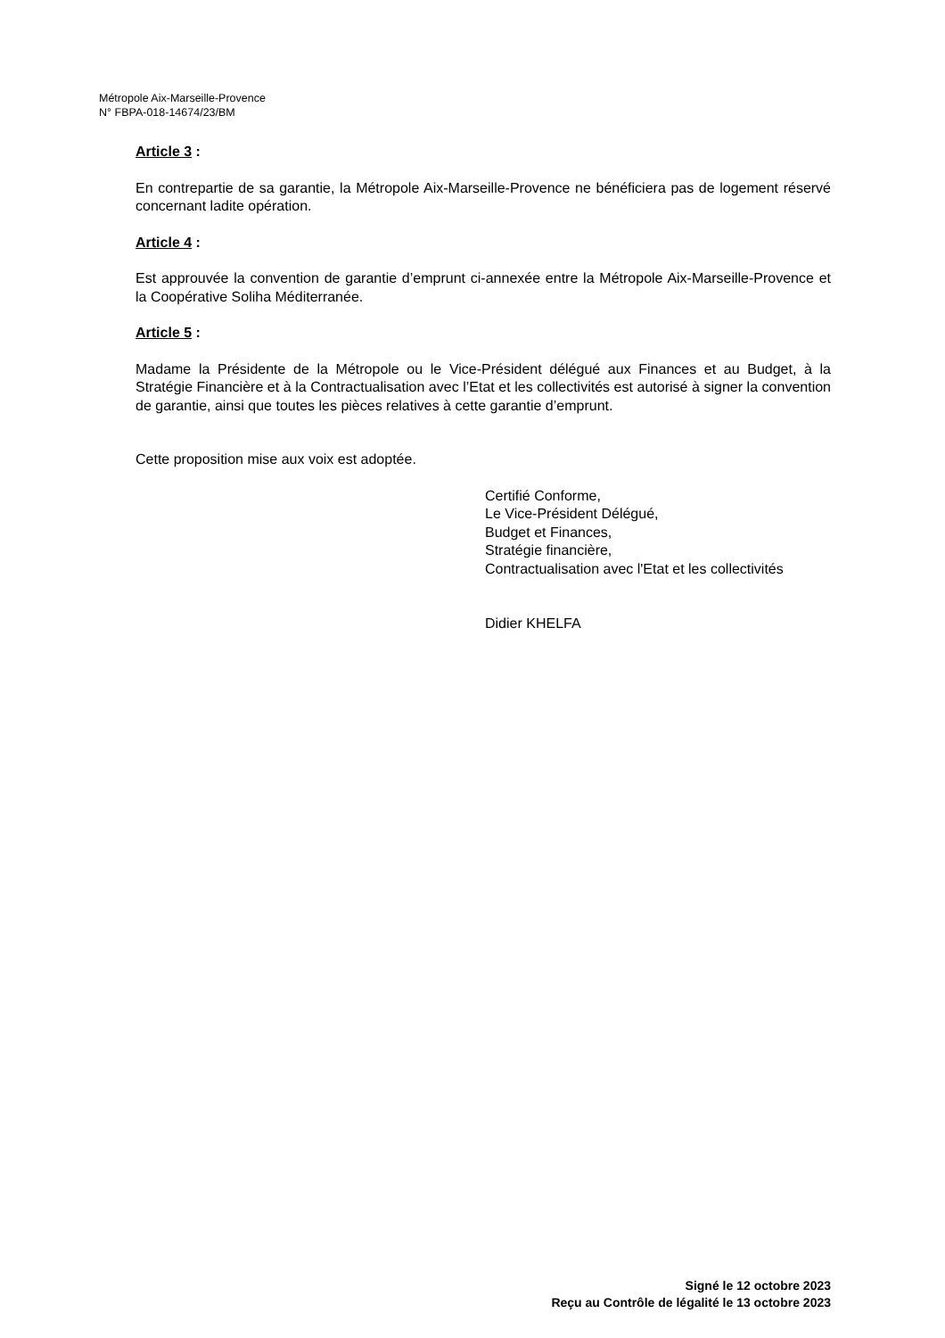Métropole Aix-Marseille-Provence
N° FBPA-018-14674/23/BM
Article 3 :
En contrepartie de sa garantie, la Métropole Aix-Marseille-Provence ne bénéficiera pas de logement réservé concernant ladite opération.
Article 4 :
Est approuvée la convention de garantie d’emprunt ci-annexée entre la Métropole Aix-Marseille-Provence et la Coopérative Soliha Méditerranée.
Article 5 :
Madame la Présidente de la Métropole ou le Vice-Président délégué aux Finances et au Budget, à la Stratégie Financière et à la Contractualisation avec l’Etat et les collectivités est autorisé à signer la convention de garantie, ainsi que toutes les pièces relatives à cette garantie d’emprunt.
Cette proposition mise aux voix est adoptée.
Certifié Conforme,
Le Vice-Président Délégué,
Budget et Finances,
Stratégie financière,
Contractualisation avec l'Etat et les collectivités
Didier KHELFA
Signé le 12 octobre 2023
Reçu au Contrôle de légalité le 13 octobre 2023